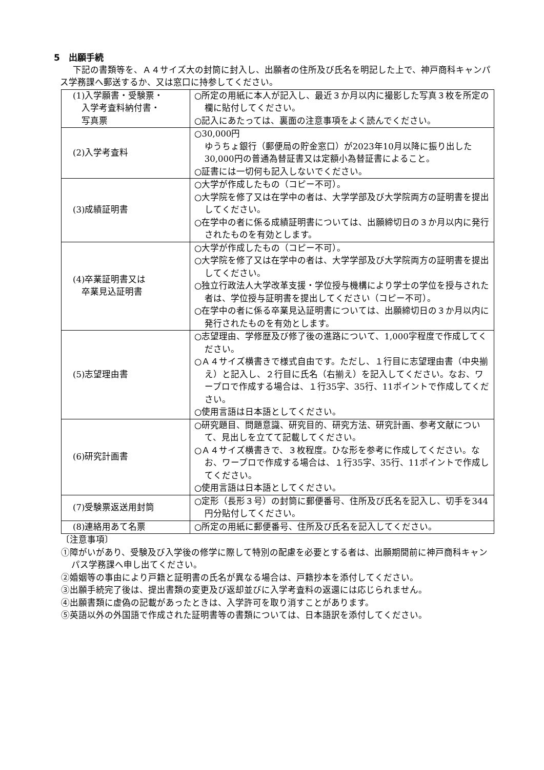5　出願手続
下記の書類等を、Ａ４サイズ大の封筒に封入し、出願者の住所及び氏名を明記した上で、神戸商科キャンパス学務課へ郵送するか、又は窓口に持参してください。
| (1)入学願書・受験票・ 入学考査料納付書・ 写真票 | ○所定の用紙に本人が記入し、最近３か月以内に撮影した写真３枚を所定の欄に貼付してください。 ○記入にあたっては、裏面の注意事項をよく読んでください。 |
| (2)入学考査料 | ○30,000円 ゆうちょ銀行（郵便局の貯金窓口）が2023年10月以降に振り出した30,000円の普通為替証書又は定額小為替証書によること。 ○証書には一切何も記入しないでください。 |
| (3)成績証明書 | ○大学が作成したもの（コピー不可）。 ○大学院を修了又は在学中の者は、大学学部及び大学院両方の証明書を提出してください。 ○在学中の者に係る成績証明書については、出願締切日の３か月以内に発行されたものを有効とします。 |
| (4)卒業証明書又は 卒業見込証明書 | ○大学が作成したもの（コピー不可）。 ○大学院を修了又は在学中の者は、大学学部及び大学院両方の証明書を提出してください。 ○独立行政法人大学改革支援・学位授与機構により学士の学位を授与された者は、学位授与証明書を提出してください（コピー不可）。 ○在学中の者に係る卒業見込証明書については、出願締切日の３か月以内に発行されたものを有効とします。 |
| (5)志望理由書 | ○志望理由、学修歴及び修了後の進路について、1,000字程度で作成してください。 ○Ａ４サイズ横書きで様式自由です。ただし、１行目に志望理由書（中央揃え）と記入し、２行目に氏名（右揃え）を記入してください。なお、ワープロで作成する場合は、１行35字、35行、11ポイントで作成してください。 ○使用言語は日本語としてください。 |
| (6)研究計画書 | ○研究題目、問題意識、研究目的、研究方法、研究計画、参考文献について、見出しを立てて記載してください。 ○Ａ４サイズ横書きで、３枚程度。ひな形を参考に作成してください。なお、ワープロで作成する場合は、１行35字、35行、11ポイントで作成してください。 ○使用言語は日本語としてください。 |
| (7)受験票返送用封筒 | ○定形（長形３号）の封筒に郵便番号、住所及び氏名を記入し、切手を344円分貼付してください。 |
| (8)連絡用あて名票 | ○所定の用紙に郵便番号、住所及び氏名を記入してください。 |
〔注意事項〕
①障がいがあり、受験及び入学後の修学に際して特別の配慮を必要とする者は、出願期間前に神戸商科キャンパス学務課へ申し出てください。
②婚姻等の事由により戸籍と証明書の氏名が異なる場合は、戸籍抄本を添付してください。
③出願手続完了後は、提出書類の変更及び返却並びに入学考査料の返還には応じられません。
④出願書類に虚偽の記載があったときは、入学許可を取り消すことがあります。
⑤英語以外の外国語で作成された証明書等の書類については、日本語訳を添付してください。